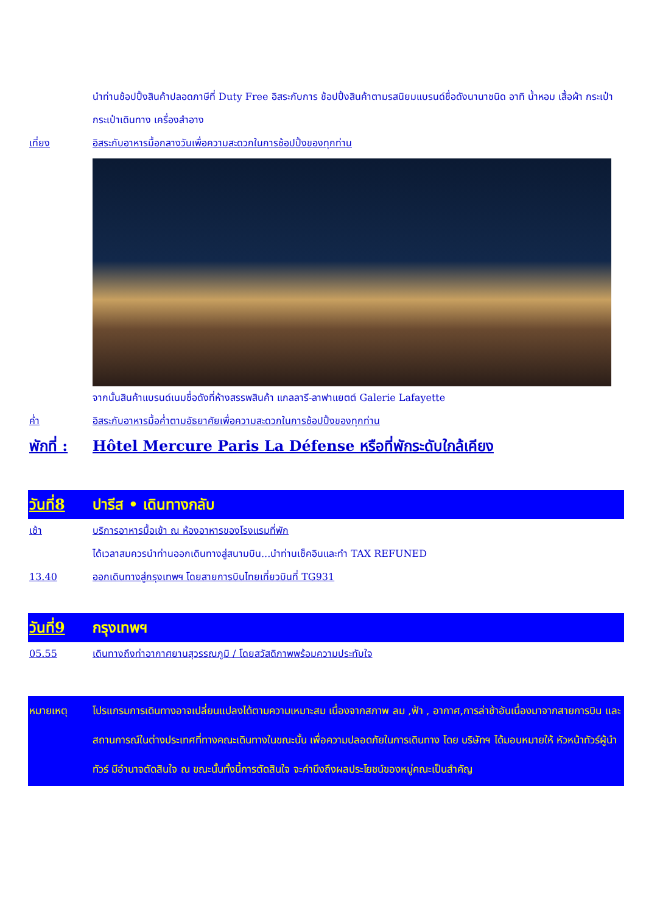นำท่านช้อปปิ้งสินค้าปลอดภาษีที่ Duty Free อิสระกับการ ช้อปปิ้งสินค้าตามรสนิยมแบรนด์ชื่อดังนานาชนิด อาทิ น้ำหอม เสื้อผ้า กระเป๋า กระเป๋าเดินทาง เครื่องสำอาง
เที่ยง อิสระกับอาหารมื้อกลางวันเพื่อความสะดวกในการช้อปปิ้งของทุกท่าน
จากนั้นสินค้าแบรนด์เนมชื่อดังที่ห้างสรรพสินค้า แกลลารี-ลาฟาแยตต์ Galerie Lafayette
ค่ำ อิสระกับอาหารมื้อค่ำตามอัธยาศัยเพื่อความสะดวกในการช้อปปิ้งของทุกท่าน
พักที่ :
Hôtel Mercure Paris La Défense หรือที่พักระดับใกล้เคียง
วันที่8 ปารีส • เดินทางกลับ
เช้า บริการอาหารมื้อเช้า ณ ห้องอาหารของโรงแรมที่พัก
ได้เวลาสมควรนำท่านออกเดินทางสู่สนามบิน...นำท่านเช็คอินและทำ TAX REFUNED
13.40 ออกเดินทางสู่กรุงเทพฯ โดยสายการบินไทยเที่ยวบินที่ TG931
วันที่9 กรุงเทพฯ
05.55 เดินทางถึงท่าอากาศยานสุวรรณภูมิ / โดยสวัสดิภาพพร้อมความประทับใจ
หมายเหตุ โปรแกรมการเดินทางอาจเปลี่ยนแปลงได้ตามความเหมาะสม เนื่องจากสภาพ ลม ,ฟ้า , อากาศ,การล่าช้าอันเนื่องมาจากสายการบิน และสถานการณ์ในต่างประเทศที่ทางคณะเดินทางในขณะนั้น เพื่อความปลอดภัยในการเดินทาง โดย บริษัทฯ ได้มอบหมายให้ หัวหน้าทัวร์ผู้นำทัวร์ มีอำนาจตัดสินใจ ณ ขณะนั้นทั้งนี้การตัดสินใจ จะคำนึงถึงผลประโยชน์ของหมู่คณะเป็นสำคัญ